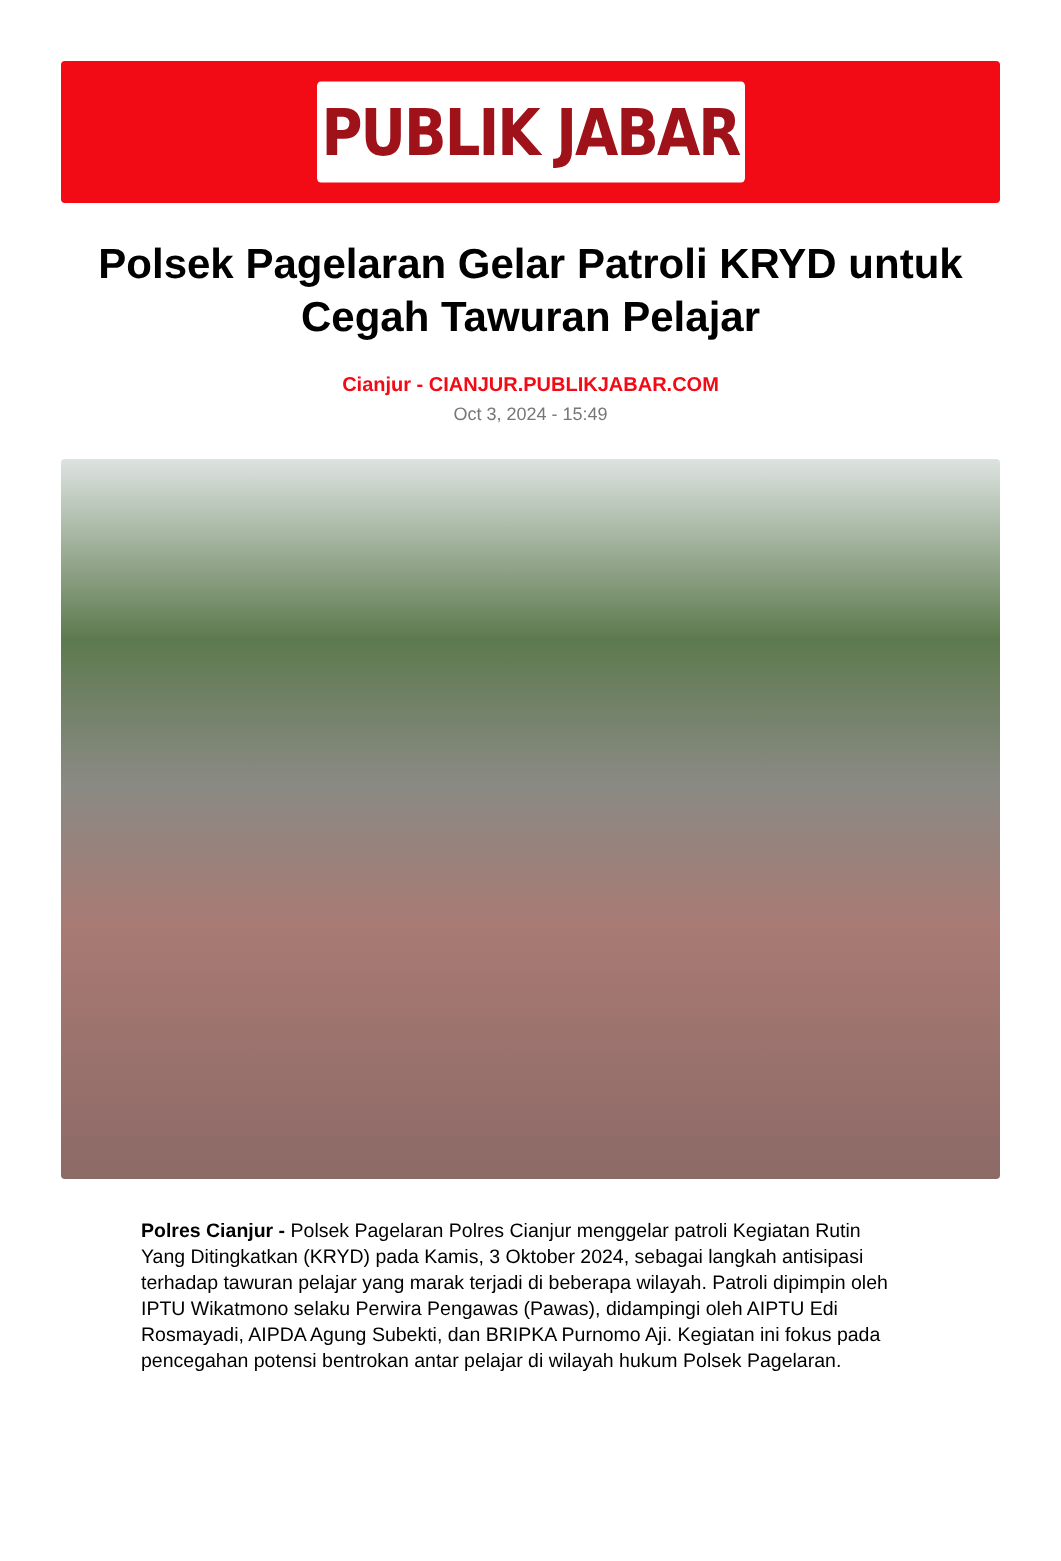PUBLIK JABAR
Polsek Pagelaran Gelar Patroli KRYD untuk Cegah Tawuran Pelajar
Cianjur - CIANJUR.PUBLIKJABAR.COM
Oct 3, 2024 - 15:49
Polres Cianjur - Polsek Pagelaran Polres Cianjur menggelar patroli Kegiatan Rutin Yang Ditingkatkan (KRYD) pada Kamis, 3 Oktober 2024, sebagai langkah antisipasi terhadap tawuran pelajar yang marak terjadi di beberapa wilayah. Patroli dipimpin oleh IPTU Wikatmono selaku Perwira Pengawas (Pawas), didampingi oleh AIPTU Edi Rosmayadi, AIPDA Agung Subekti, dan BRIPKA Purnomo Aji. Kegiatan ini fokus pada pencegahan potensi bentrokan antar pelajar di wilayah hukum Polsek Pagelaran.